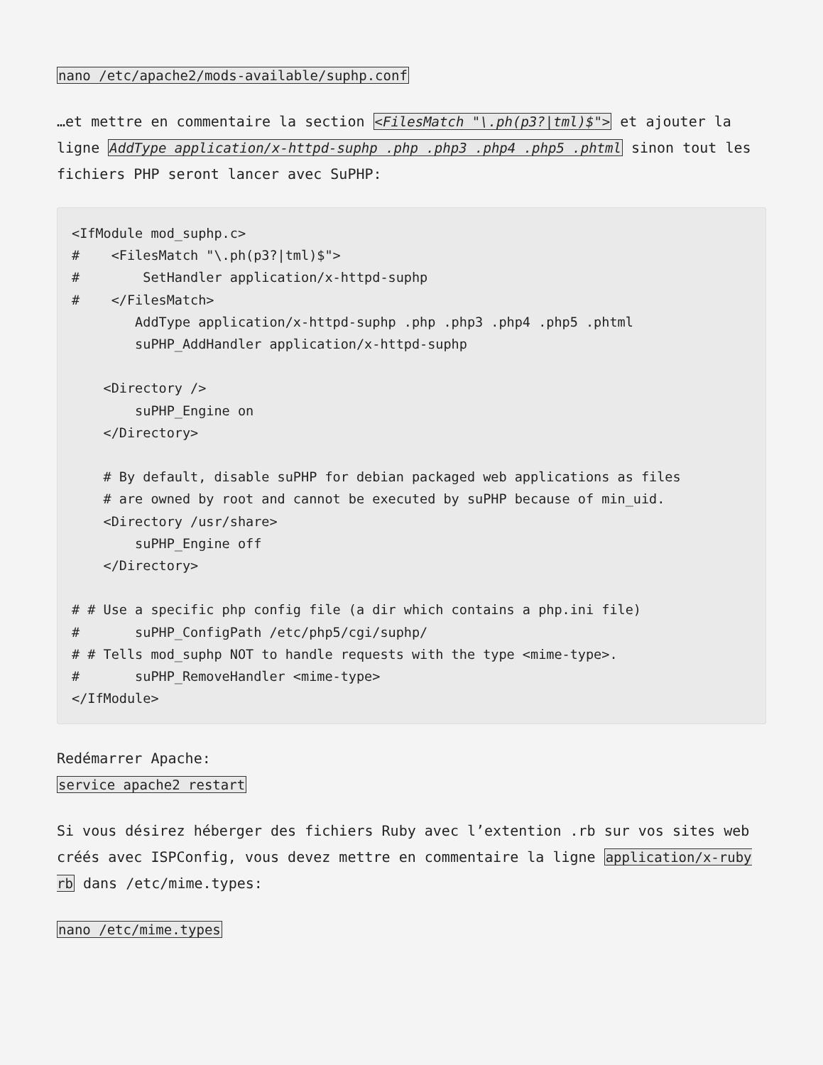nano /etc/apache2/mods-available/suphp.conf
…et mettre en commentaire la section <FilesMatch "\.ph(p3?|tml)$"> et ajouter la ligne AddType application/x-httpd-suphp .php .php3 .php4 .php5 .phtml sinon tout les fichiers PHP seront lancer avec SuPHP:
<IfModule mod_suphp.c>
#    <FilesMatch "\.ph(p3?|tml)$">
#        SetHandler application/x-httpd-suphp
#    </FilesMatch>
        AddType application/x-httpd-suphp .php .php3 .php4 .php5 .phtml
        suPHP_AddHandler application/x-httpd-suphp

    <Directory />
        suPHP_Engine on
    </Directory>

    # By default, disable suPHP for debian packaged web applications as files
    # are owned by root and cannot be executed by suPHP because of min_uid.
    <Directory /usr/share>
        suPHP_Engine off
    </Directory>

# # Use a specific php config file (a dir which contains a php.ini file)
#       suPHP_ConfigPath /etc/php5/cgi/suphp/
# # Tells mod_suphp NOT to handle requests with the type <mime-type>.
#       suPHP_RemoveHandler <mime-type>
</IfModule>
Redémarrer Apache:
service apache2 restart
Si vous désirez héberger des fichiers Ruby avec l’extention .rb sur vos sites web créés avec ISPConfig, vous devez mettre en commentaire la ligne application/x-ruby rb dans /etc/mime.types:
nano /etc/mime.types